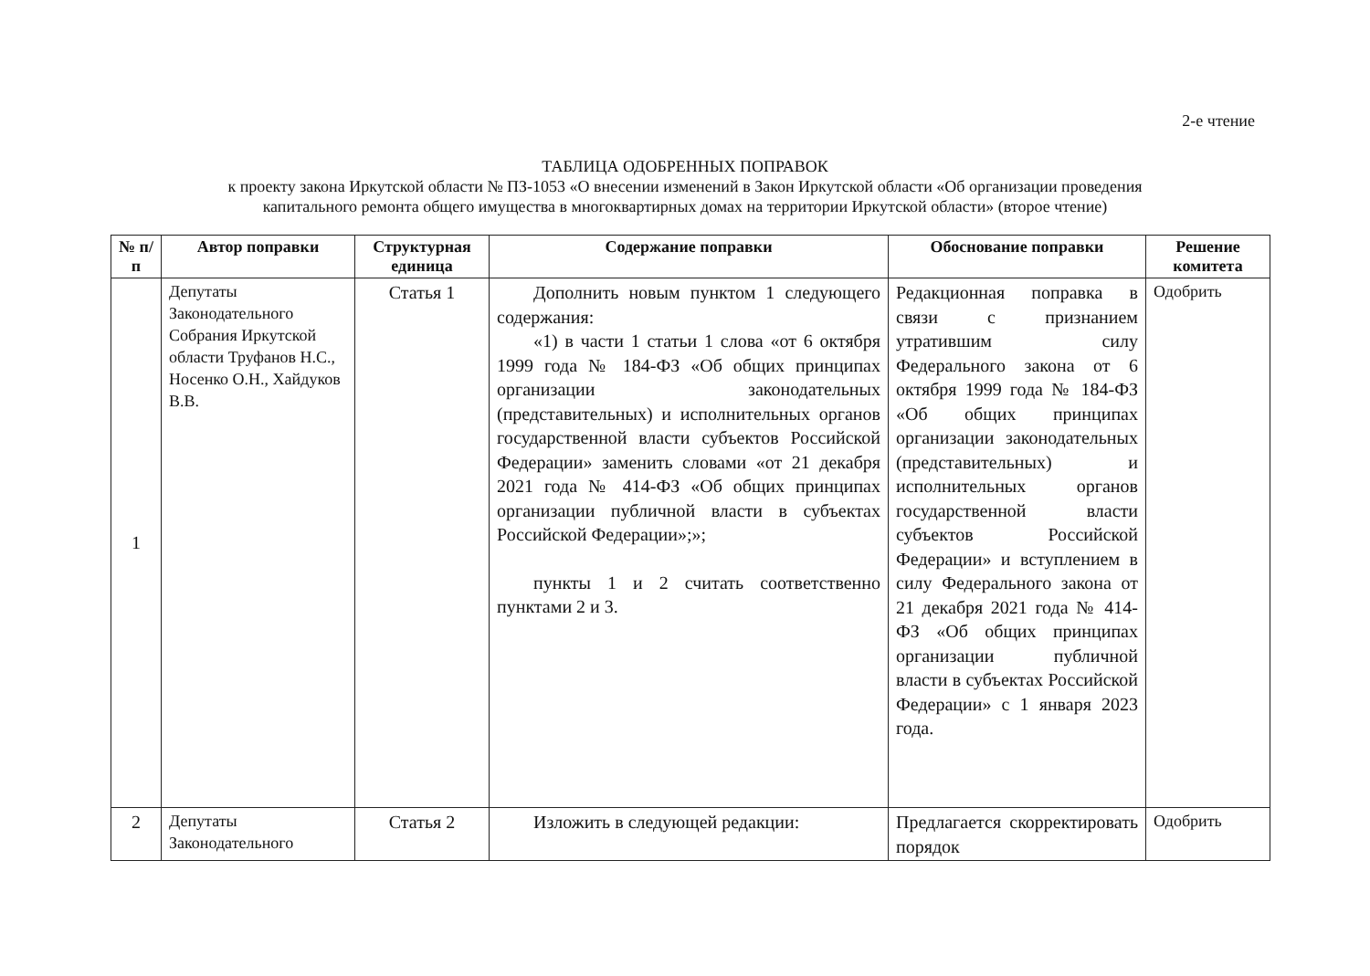2-е чтение
ТАБЛИЦА ОДОБРЕННЫХ ПОПРАВОК
к проекту закона Иркутской области № ПЗ-1053 «О внесении изменений в Закон Иркутской области «Об организации проведения
капитального ремонта общего имущества в многоквартирных домах на территории Иркутской области» (второе чтение)
| № п/п | Автор поправки | Структурная единица | Содержание поправки | Обоснование поправки | Решение комитета |
| --- | --- | --- | --- | --- | --- |
| 1 | Депутаты Законодательного Собрания Иркутской области Труфанов Н.С., Носенко О.Н., Хайдуков В.В. | Статья 1 | Дополнить новым пунктом 1 следующего содержания: «1) в части 1 статьи 1 слова «от 6 октября 1999 года № 184-ФЗ «Об общих принципах организации законодательных (представительных) и исполнительных органов государственной власти субъектов Российской Федерации» заменить словами «от 21 декабря 2021 года № 414-ФЗ «Об общих принципах организации публичной власти в субъектах Российской Федерации»;»; пункты 1 и 2 считать соответственно пунктами 2 и 3. | Редакционная поправка в связи с признанием утратившим силу Федерального закона от 6 октября 1999 года № 184-ФЗ «Об общих принципах организации законодательных (представительных) и исполнительных органов государственной власти субъектов Российской Федерации» и вступлением в силу Федерального закона от 21 декабря 2021 года № 414-ФЗ «Об общих принципах организации публичной власти в субъектах Российской Федерации» с 1 января 2023 года. | Одобрить |
| 2 | Депутаты Законодательного | Статья 2 | Изложить в следующей редакции: | Предлагается скорректировать порядок | Одобрить |